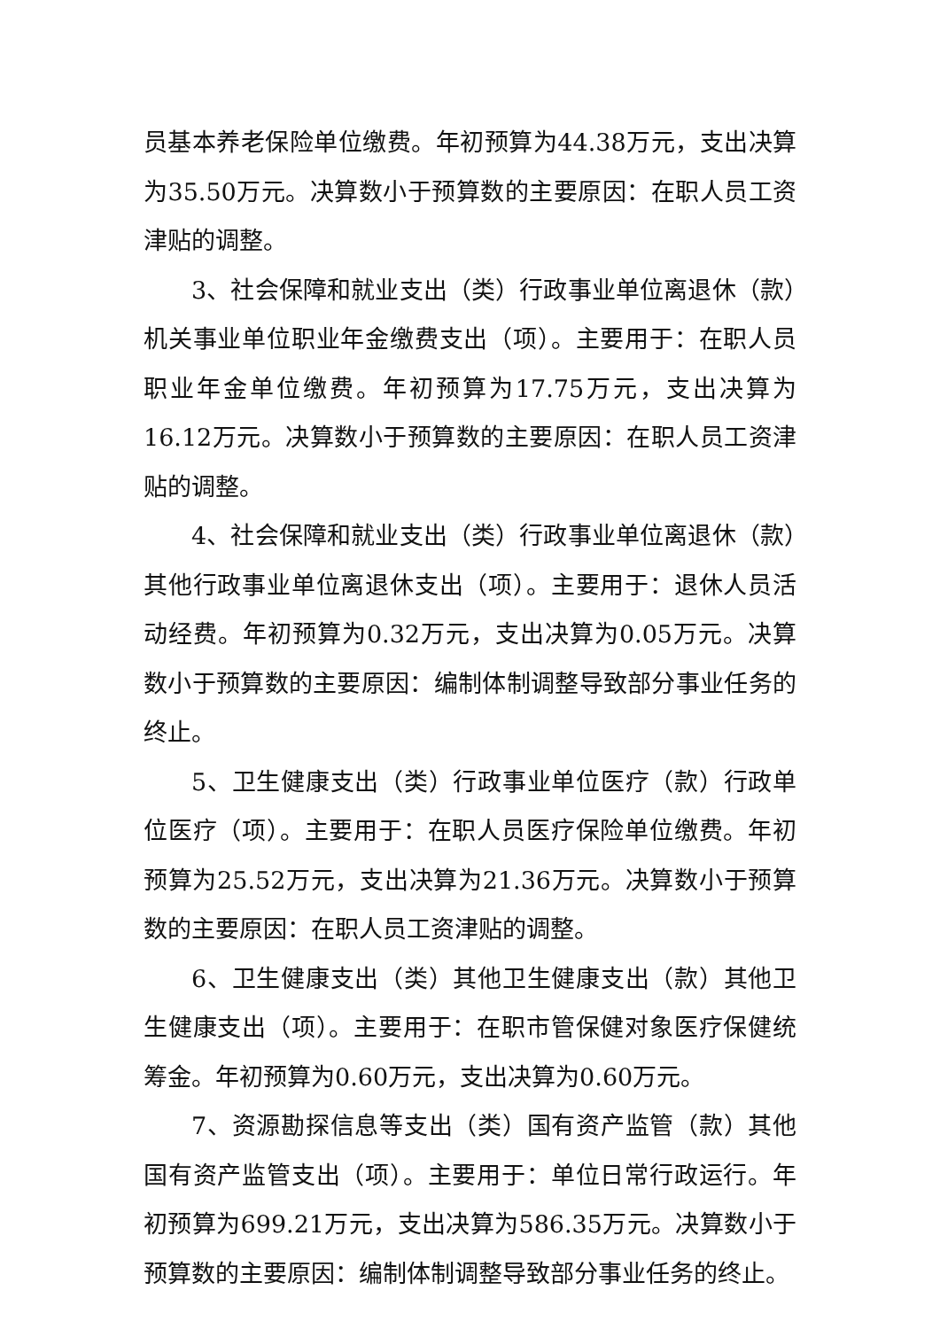员基本养老保险单位缴费。年初预算为44.38万元，支出决算为35.50万元。决算数小于预算数的主要原因：在职人员工资津贴的调整。
3、社会保障和就业支出（类）行政事业单位离退休（款）机关事业单位职业年金缴费支出（项）。主要用于：在职人员职业年金单位缴费。年初预算为17.75万元，支出决算为16.12万元。决算数小于预算数的主要原因：在职人员工资津贴的调整。
4、社会保障和就业支出（类）行政事业单位离退休（款）其他行政事业单位离退休支出（项）。主要用于：退休人员活动经费。年初预算为0.32万元，支出决算为0.05万元。决算数小于预算数的主要原因：编制体制调整导致部分事业任务的终止。
5、卫生健康支出（类）行政事业单位医疗（款）行政单位医疗（项）。主要用于：在职人员医疗保险单位缴费。年初预算为25.52万元，支出决算为21.36万元。决算数小于预算数的主要原因：在职人员工资津贴的调整。
6、卫生健康支出（类）其他卫生健康支出（款）其他卫生健康支出（项）。主要用于：在职市管保健对象医疗保健统筹金。年初预算为0.60万元，支出决算为0.60万元。
7、资源勘探信息等支出（类）国有资产监管（款）其他国有资产监管支出（项）。主要用于：单位日常行政运行。年初预算为699.21万元，支出决算为586.35万元。决算数小于预算数的主要原因：编制体制调整导致部分事业任务的终止。